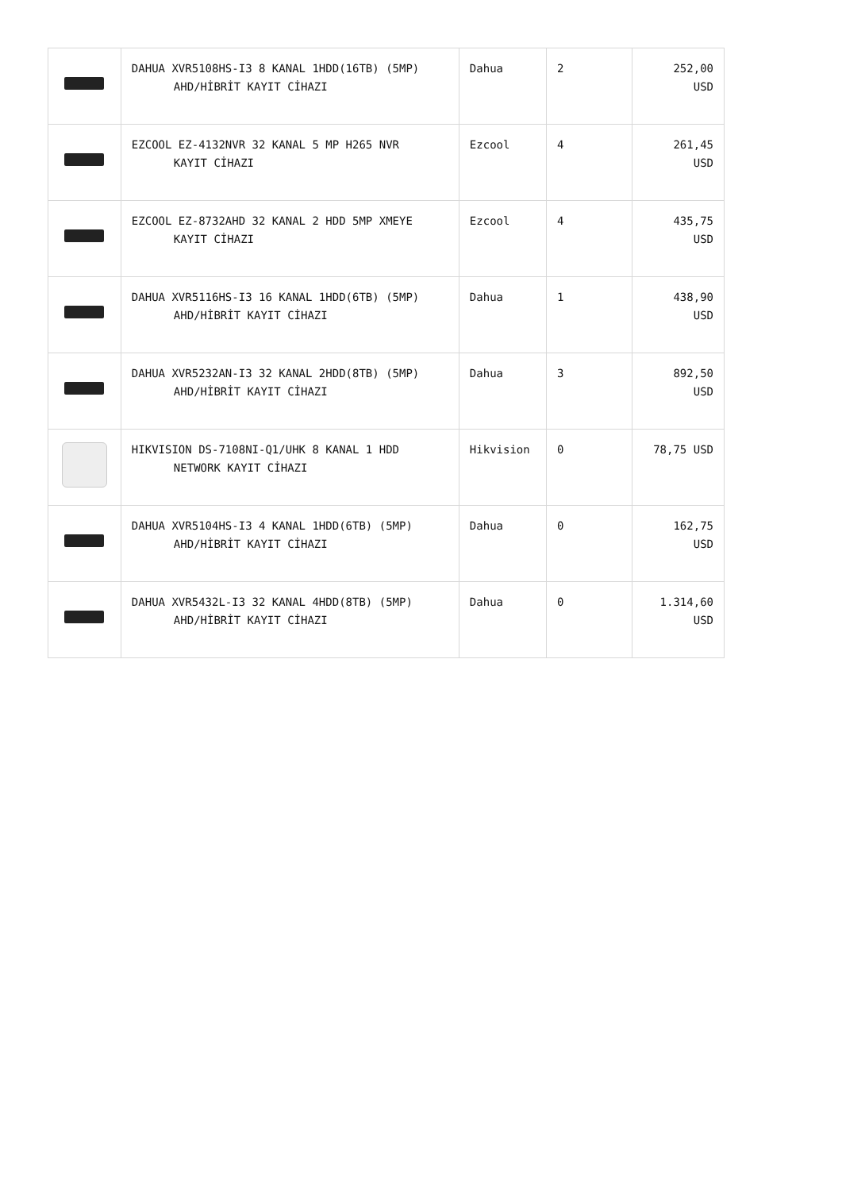| | DAHUA XVR5108HS-I3 8 KANAL 1HDD(16TB) (5MP) AHD/HİBRİT KAYIT CİHAZI | Dahua | 2 | 252,00 USD |
| | EZCOOL EZ-4132NVR 32 KANAL 5 MP H265 NVR KAYIT CİHAZI | Ezcool | 4 | 261,45 USD |
| | EZCOOL EZ-8732AHD 32 KANAL 2 HDD 5MP XMEYE KAYIT CİHAZI | Ezcool | 4 | 435,75 USD |
| | DAHUA XVR5116HS-I3 16 KANAL 1HDD(6TB) (5MP) AHD/HİBRİT KAYIT CİHAZI | Dahua | 1 | 438,90 USD |
| | DAHUA XVR5232AN-I3 32 KANAL 2HDD(8TB) (5MP) AHD/HİBRİT KAYIT CİHAZI | Dahua | 3 | 892,50 USD |
| | HIKVISION DS-7108NI-Q1/UHK 8 KANAL 1 HDD NETWORK KAYIT CİHAZI | Hikvision | 0 | 78,75 USD |
| | DAHUA XVR5104HS-I3 4 KANAL 1HDD(6TB) (5MP) AHD/HİBRİT KAYIT CİHAZI | Dahua | 0 | 162,75 USD |
| | DAHUA XVR5432L-I3 32 KANAL 4HDD(8TB) (5MP) AHD/HİBRİT KAYIT CİHAZI | Dahua | 0 | 1.314,60 USD |